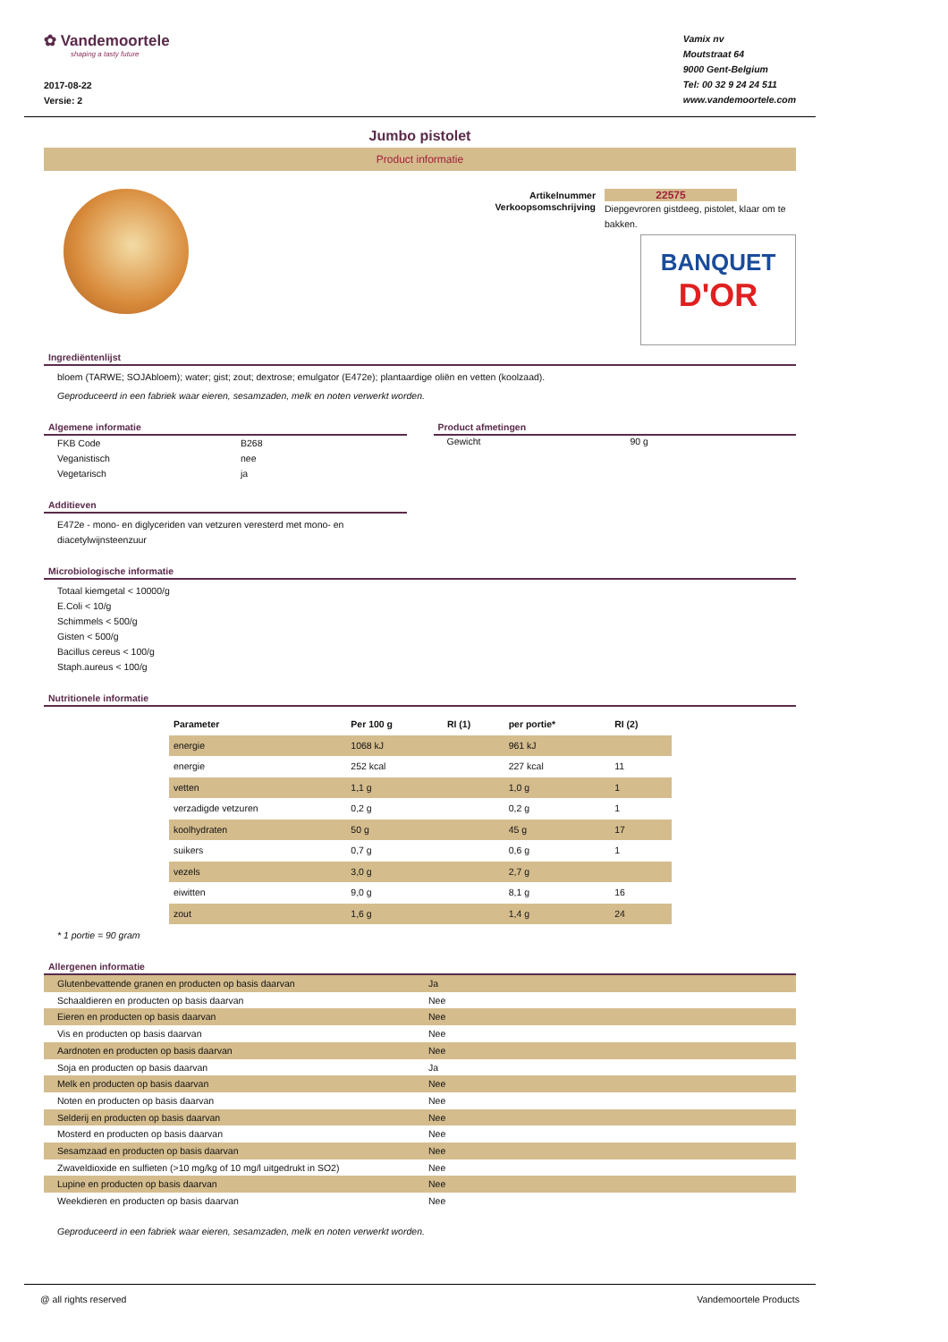✿ Vandemoortele
shaping a tasty future
2017-08-22
Versie: 2
Vamix nv
Moutstraat 64
9000 Gent-Belgium
Tel: 00 32 9 24 24 511
www.vandemoortele.com
Jumbo pistolet
Product informatie
| Artikelnummer | 22575 |
| Verkoopsomschrijving | Diepgevroren gistdeeg, pistolet, klaar om te bakken. |
BANQUET
D'OR
Ingrediëntenlijst
bloem (TARWE; SOJAbloem); water; gist; zout; dextrose; emulgator (E472e); plantaardige oliën en vetten (koolzaad).
Geproduceerd in een fabriek waar eieren, sesamzaden, melk en noten verwerkt worden.
Algemene informatie
| FKB Code | B268 |
| Veganistisch | nee |
| Vegetarisch | ja |
Additieven
E472e - mono- en diglyceriden van vetzuren veresterd met mono- en diacetylwijnsteenzuur
Product afmetingen
| Gewicht | 90 g |
Microbiologische informatie
Totaal kiemgetal < 10000/g
E.Coli < 10/g
Schimmels < 500/g
Gisten < 500/g
Bacillus cereus < 100/g
Staph.aureus < 100/g
Nutritionele informatie
| Parameter | Per 100 g | RI (1) | per portie* | RI (2) |
| --- | --- | --- | --- | --- |
| energie | 1068 kJ | | 961 kJ | |
| energie | 252 kcal | | 227 kcal | 11 |
| vetten | 1,1 g | | 1,0 g | 1 |
| verzadigde vetzuren | 0,2 g | | 0,2 g | 1 |
| koolhydraten | 50 g | | 45 g | 17 |
| suikers | 0,7 g | | 0,6 g | 1 |
| vezels | 3,0 g | | 2,7 g | |
| eiwitten | 9,0 g | | 8,1 g | 16 |
| zout | 1,6 g | | 1,4 g | 24 |
* 1 portie = 90 gram
Allergenen informatie
| Glutenbevattende granen en producten op basis daarvan | Ja |
| Schaaldieren en producten op basis daarvan | Nee |
| Eieren en producten op basis daarvan | Nee |
| Vis en producten op basis daarvan | Nee |
| Aardnoten en producten op basis daarvan | Nee |
| Soja en producten op basis daarvan | Ja |
| Melk en producten op basis daarvan | Nee |
| Noten en producten op basis daarvan | Nee |
| Selderij en producten op basis daarvan | Nee |
| Mosterd en producten op basis daarvan | Nee |
| Sesamzaad en producten op basis daarvan | Nee |
| Zwaveldioxide en sulfieten (>10 mg/kg of 10 mg/l uitgedrukt in SO2) | Nee |
| Lupine en producten op basis daarvan | Nee |
| Weekdieren en producten op basis daarvan | Nee |
Geproduceerd in een fabriek waar eieren, sesamzaden, melk en noten verwerkt worden.
@ all rights reserved Vandemoortele Products